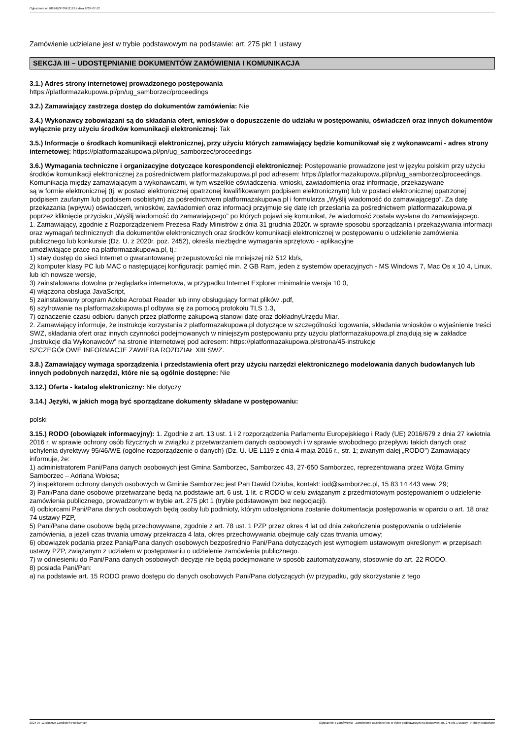Ogłoszenie nr 2024/BZP 00411129 z dnia 2024-07-12
Zamówienie udzielane jest w trybie podstawowym na podstawie: art. 275 pkt 1 ustawy
SEKCJA III – UDOSTĘPNIANIE DOKUMENTÓW ZAMÓWIENIA I KOMUNIKACJA
3.1.) Adres strony internetowej prowadzonego postępowania
https://platformazakupowa.pl/pn/ug_samborzec/proceedings
3.2.) Zamawiający zastrzega dostęp do dokumentów zamówienia: Nie
3.4.) Wykonawcy zobowiązani są do składania ofert, wniosków o dopuszczenie do udziału w postępowaniu, oświadczeń oraz innych dokumentów wyłącznie przy użyciu środków komunikacji elektronicznej: Tak
3.5.) Informacje o środkach komunikacji elektronicznej, przy użyciu których zamawiający będzie komunikował się z wykonawcami - adres strony internetowej: https://platformazakupowa.pl/pn/ug_samborzec/proceedings
3.6.) Wymagania techniczne i organizacyjne dotyczące korespondencji elektronicznej: Postępowanie prowadzone jest w języku polskim przy użyciu środków komunikacji elektronicznej za pośrednictwem platformazakupowa.pl pod adresem: https://platformazakupowa.pl/pn/ug_samborzec/proceedings. Komunikacja między zamawiającym a wykonawcami, w tym wszelkie oświadczenia, wnioski, zawiadomienia oraz informacje, przekazywane
są w formie elektronicznej (tj. w postaci elektronicznej opatrzonej kwalifikowanym podpisem elektronicznym) lub w postaci elektronicznej opatrzonej podpisem zaufanym lub podpisem osobistym) za pośrednictwem platformazakupowa.pl i formularza „Wyślij wiadomość do zamawiającego”. Za datę przekazania (wpływu) oświadczeń, wniosków, zawiadomień oraz informacji przyjmuje się datę ich przesłania za pośrednictwem platformazakupowa.pl poprzez kliknięcie przycisku „Wyślij wiadomość do zamawiającego” po których pojawi się komunikat, że wiadomość została wysłana do zamawiającego.
1. Zamawiający, zgodnie z Rozporządzeniem Prezesa Rady Ministrów z dnia 31 grudnia 2020r. w sprawie sposobu sporządzania i przekazywania informacji oraz wymagań technicznych dla dokumentów elektronicznych oraz środków komunikacji elektronicznej w postępowaniu o udzielenie zamówienia publicznego lub konkursie (Dz. U. z 2020r. poz. 2452), określa niezbędne wymagania sprzętowo - aplikacyjne
umożliwiające pracę na platformazakupowa.pl, tj.:
1) stały dostęp do sieci Internet o gwarantowanej przepustowości nie mniejszej niż 512 kb/s,
2) komputer klasy PC lub MAC o następującej konfiguracji: pamięć min. 2 GB Ram, jeden z systemów operacyjnych - MS Windows 7, Mac Os x 10 4, Linux, lub ich nowsze wersje,
3) zainstalowana dowolna przeglądarka internetowa, w przypadku Internet Explorer minimalnie wersja 10 0,
4) włączona obsługa JavaScript,
5) zainstalowany program Adobe Acrobat Reader lub inny obsługujący format plików .pdf,
6) szyfrowanie na platformazakupowa.pl odbywa się za pomocą protokołu TLS 1.3,
7) oznaczenie czasu odbioru danych przez platformę zakupową stanowi datę oraz dokładnyUrzędu Miar.
2. Zamawiający informuje, że instrukcje korzystania z platformazakupowa.pl dotyczące w szczególności logowania, składania wniosków o wyjaśnienie treści SWZ, składania ofert oraz innych czynności podejmowanych w niniejszym postępowaniu przy użyciu platformazakupowa.pl znajdują się w zakładce „Instrukcje dla Wykonawców" na stronie internetowej pod adresem: https://platformazakupowa.pl/strona/45-instrukcje
SZCZEGÓŁOWE INFORMACJE ZAWIERA ROZDZIAŁ XIII SWZ.
3.8.) Zamawiający wymaga sporządzenia i przedstawienia ofert przy użyciu narzędzi elektronicznego modelowania danych budowlanych lub innych podobnych narzędzi, które nie są ogólnie dostępne: Nie
3.12.) Oferta - katalog elektroniczny: Nie dotyczy
3.14.) Języki, w jakich mogą być sporządzane dokumenty składane w postępowaniu:
polski
3.15.) RODO (obowiązek informacyjny): 1. Zgodnie z art. 13 ust. 1 i 2 rozporządzenia Parlamentu Europejskiego i Rady (UE) 2016/679 z dnia 27 kwietnia 2016 r. w sprawie ochrony osób fizycznych w związku z przetwarzaniem danych osobowych i w sprawie swobodnego przepływu takich danych oraz uchylenia dyrektywy 95/46/WE (ogólne rozporządzenie o danych) (Dz. U. UE L119 z dnia 4 maja 2016 r., str. 1; zwanym dalej „RODO”) Zamawiający informuje, że:
1) administratorem Pani/Pana danych osobowych jest Gmina Samborzec, Samborzec 43, 27-650 Samborzec, reprezentowana przez Wójta Gminy Samborzec – Adriana Wołosa;
2) inspektorem ochrony danych osobowych w Gminie Samborzec jest Pan Dawid Dziuba, kontakt: iod@samborzec.pl, 15 83 14 443 wew. 29;
3) Pani/Pana dane osobowe przetwarzane będą na podstawie art. 6 ust. 1 lit. c RODO w celu związanym z przedmiotowym postępowaniem o udzielenie zamówienia publicznego, prowadzonym w trybie art. 275 pkt 1 (trybie podstawowym bez negocjacji).
4) odbiorcami Pani/Pana danych osobowych będą osoby lub podmioty, którym udostępniona zostanie dokumentacja postępowania w oparciu o art. 18 oraz 74 ustawy PZP,
5) Pani/Pana dane osobowe będą przechowywane, zgodnie z art. 78 ust. 1 PZP przez okres 4 lat od dnia zakończenia postępowania o udzielenie zamówienia, a jeżeli czas trwania umowy przekracza 4 lata, okres przechowywania obejmuje cały czas trwania umowy;
6) obowiązek podania przez Panią/Pana danych osobowych bezpośrednio Pani/Pana dotyczących jest wymogiem ustawowym określonym w przepisach ustawy PZP, związanym z udziałem w postępowaniu o udzielenie zamówienia publicznego.
7) w odniesieniu do Pani/Pana danych osobowych decyzje nie będą podejmowane w sposób zautomatyzowany, stosownie do art. 22 RODO.
8) posiada Pani/Pan:
a) na podstawie art. 15 RODO prawo dostępu do danych osobowych Pani/Pana dotyczących (w przypadku, gdy skorzystanie z tego
2024-07-12 Biuletyn Zamówień Publicznych Ogłoszenie o zamówieniu - Zamówienie udzielane jest w trybie podstawowym na podstawie: art. 275 pkt 1 ustawy - Roboty budowlane